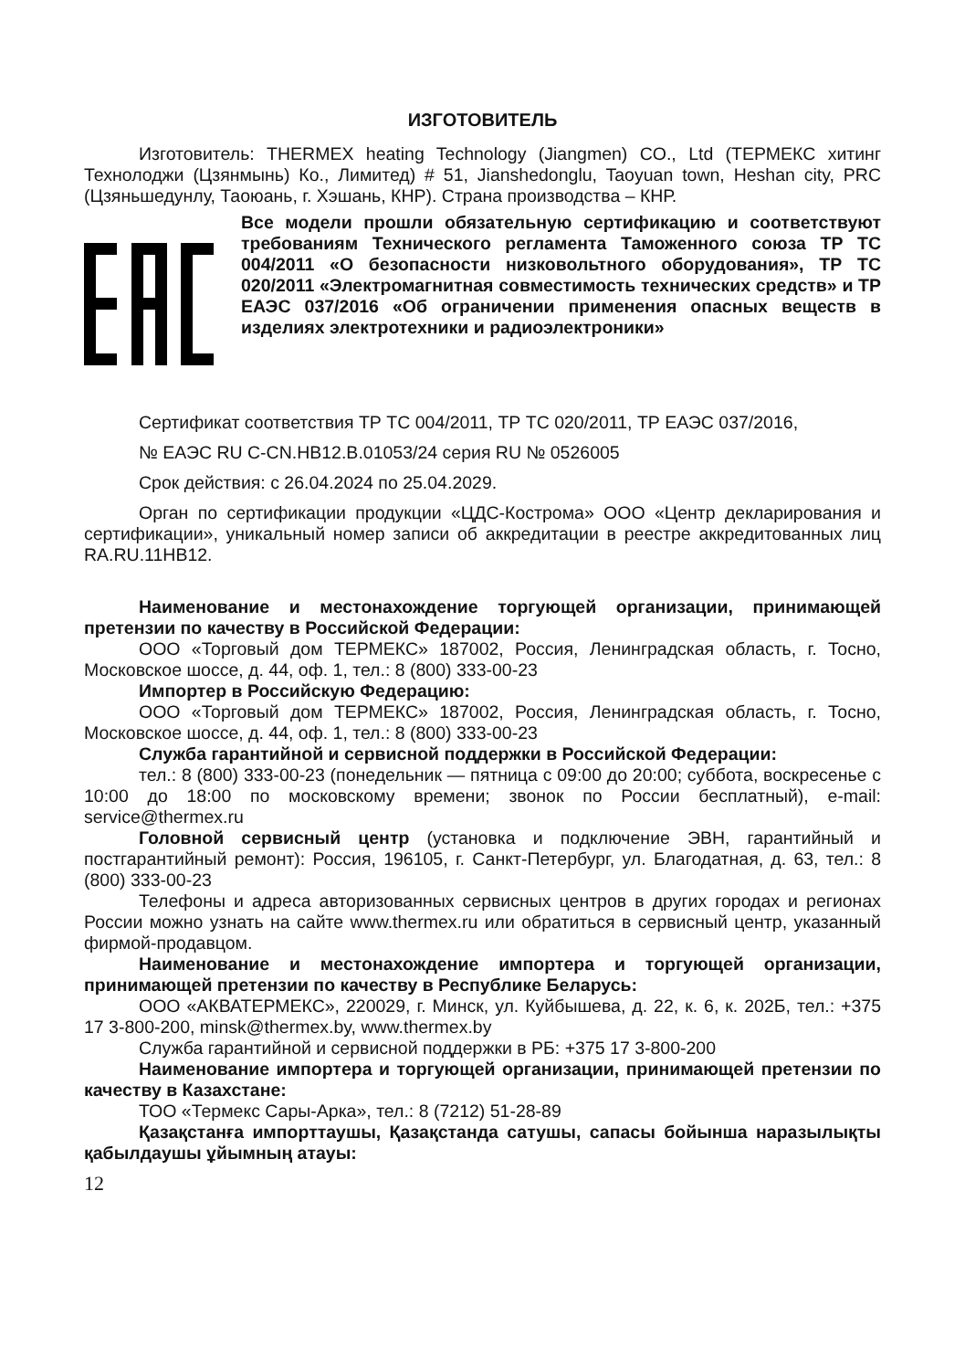ИЗГОТОВИТЕЛЬ
Изготовитель: THERMEX heating Technology (Jiangmen) CO., Ltd (ТЕРМЕКС хитинг Технолоджи (Цзянмынь) Ко., Лимитед) # 51, Jianshedonglu, Taoyuan town, Heshan city, PRC (Цзяньшедунлу, Таоюань, г. Хэшань, КНР). Страна производства – КНР.
Все модели прошли обязательную сертификацию и соответствуют требованиям Технического регламента Таможенного союза ТР ТС 004/2011 «О безопасности низковольтного оборудования», ТР ТС 020/2011 «Электромагнитная совместимость технических средств» и ТР ЕАЭС 037/2016 «Об ограничении применения опасных веществ в изделиях электротехники и радиоэлектроники»
Сертификат соответствия ТР ТС 004/2011, ТР ТС 020/2011, ТР ЕАЭС 037/2016,
№ ЕАЭС RU С-CN.НВ12.В.01053/24 серия RU № 0526005
Срок действия: с 26.04.2024 по 25.04.2029.
Орган по сертификации продукции «ЦДС-Кострома» ООО «Центр декларирования и сертификации», уникальный номер записи об аккредитации в реестре аккредитованных лиц RA.RU.11НВ12.
Наименование и местонахождение торгующей организации, принимающей претензии по качеству в Российской Федерации:
ООО «Торговый дом ТЕРМЕКС» 187002, Россия, Ленинградская область, г. Тосно, Московское шоссе, д. 44, оф. 1, тел.: 8 (800) 333-00-23
Импортер в Российскую Федерацию:
ООО «Торговый дом ТЕРМЕКС» 187002, Россия, Ленинградская область, г. Тосно, Московское шоссе, д. 44, оф. 1, тел.: 8 (800) 333-00-23
Служба гарантийной и сервисной поддержки в Российской Федерации:
тел.: 8 (800) 333-00-23 (понедельник — пятница с 09:00 до 20:00; суббота, воскресенье с 10:00 до 18:00 по московскому времени; звонок по России бесплатный), e-mail: service@thermex.ru
Головной сервисный центр (установка и подключение ЭВН, гарантийный и постгарантийный ремонт): Россия, 196105, г. Санкт-Петербург, ул. Благодатная, д. 63, тел.: 8 (800) 333-00-23
Телефоны и адреса авторизованных сервисных центров в других городах и регионах России можно узнать на сайте www.thermex.ru или обратиться в сервисный центр, указанный фирмой-продавцом.
Наименование и местонахождение импортера и торгующей организации, принимающей претензии по качеству в Республике Беларусь:
ООО «АКВАТЕРМЕКС», 220029, г. Минск, ул. Куйбышева, д. 22, к. 6, к. 202Б, тел.: +375 17 3-800-200, minsk@thermex.by, www.thermex.by
Служба гарантийной и сервисной поддержки в РБ: +375 17 3-800-200
Наименование импортера и торгующей организации, принимающей претензии по качеству в Казахстане:
ТОО «Термекс Сары-Арка», тел.: 8 (7212) 51-28-89
Қазақстанға импорттаушы, Қазақстанда сатушы, сапасы бойынша наразылықты қабылдаушы ұйымның атауы:
12